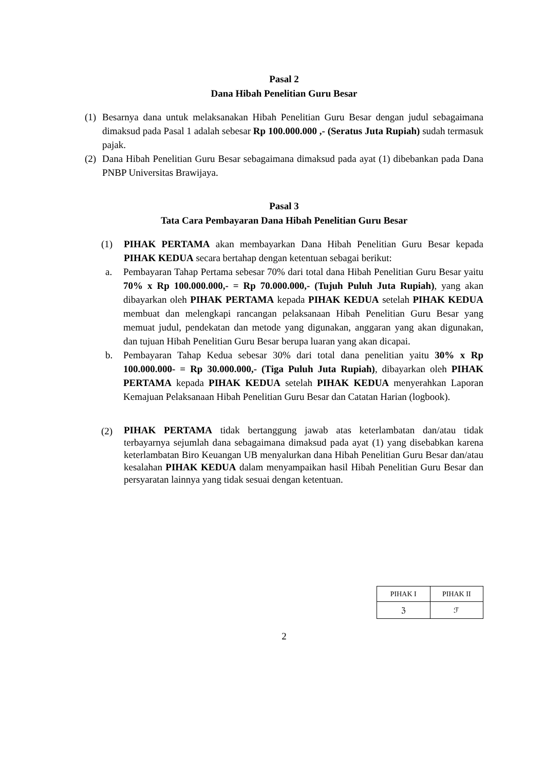Pasal 2
Dana Hibah Penelitian Guru Besar
(1) Besarnya dana untuk melaksanakan Hibah Penelitian Guru Besar dengan judul sebagaimana dimaksud pada Pasal 1 adalah sebesar Rp 100.000.000 ,- (Seratus Juta Rupiah) sudah termasuk pajak.
(2) Dana Hibah Penelitian Guru Besar sebagaimana dimaksud pada ayat (1) dibebankan pada Dana PNBP Universitas Brawijaya.
Pasal 3
Tata Cara Pembayaran Dana Hibah Penelitian Guru Besar
(1) PIHAK PERTAMA akan membayarkan Dana Hibah Penelitian Guru Besar kepada PIHAK KEDUA secara bertahap dengan ketentuan sebagai berikut:
a. Pembayaran Tahap Pertama sebesar 70% dari total dana Hibah Penelitian Guru Besar yaitu 70% x Rp 100.000.000,- = Rp 70.000.000,- (Tujuh Puluh Juta Rupiah), yang akan dibayarkan oleh PIHAK PERTAMA kepada PIHAK KEDUA setelah PIHAK KEDUA membuat dan melengkapi rancangan pelaksanaan Hibah Penelitian Guru Besar yang memuat judul, pendekatan dan metode yang digunakan, anggaran yang akan digunakan, dan tujuan Hibah Penelitian Guru Besar berupa luaran yang akan dicapai.
b. Pembayaran Tahap Kedua sebesar 30% dari total dana penelitian yaitu 30% x Rp 100.000.000- = Rp 30.000.000,- (Tiga Puluh Juta Rupiah), dibayarkan oleh PIHAK PERTAMA kepada PIHAK KEDUA setelah PIHAK KEDUA menyerahkan Laporan Kemajuan Pelaksanaan Hibah Penelitian Guru Besar dan Catatan Harian (logbook).
(2) PIHAK PERTAMA tidak bertanggung jawab atas keterlambatan dan/atau tidak terbayarnya sejumlah dana sebagaimana dimaksud pada ayat (1) yang disebabkan karena keterlambatan Biro Keuangan UB menyalurkan dana Hibah Penelitian Guru Besar dan/atau kesalahan PIHAK KEDUA dalam menyampaikan hasil Hibah Penelitian Guru Besar dan persyaratan lainnya yang tidak sesuai dengan ketentuan.
| PIHAK I | PIHAK II |
| ℨ | ℱ |
2